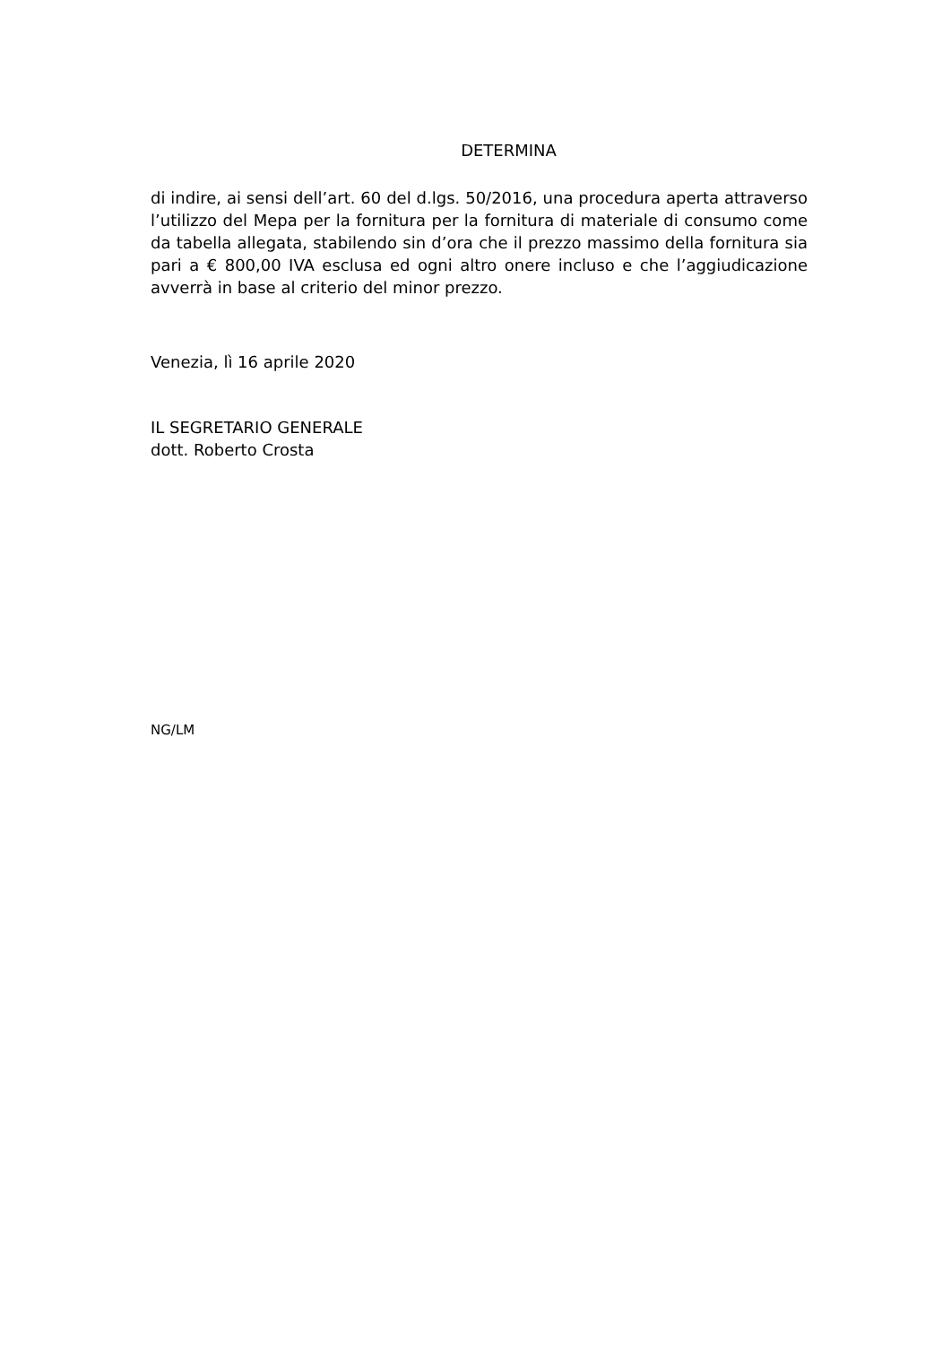DETERMINA
di indire, ai sensi dell’art. 60 del d.lgs. 50/2016, una procedura aperta attraverso l’utilizzo del Mepa per la fornitura per la fornitura di materiale di consumo come da tabella allegata, stabilendo sin d’ora che il prezzo massimo della fornitura sia pari a € 800,00 IVA esclusa ed ogni altro onere incluso e che l’aggiudicazione avverrà in base al criterio del minor prezzo.
Venezia, lì 16 aprile 2020
IL SEGRETARIO GENERALE
dott. Roberto Crosta
NG/LM